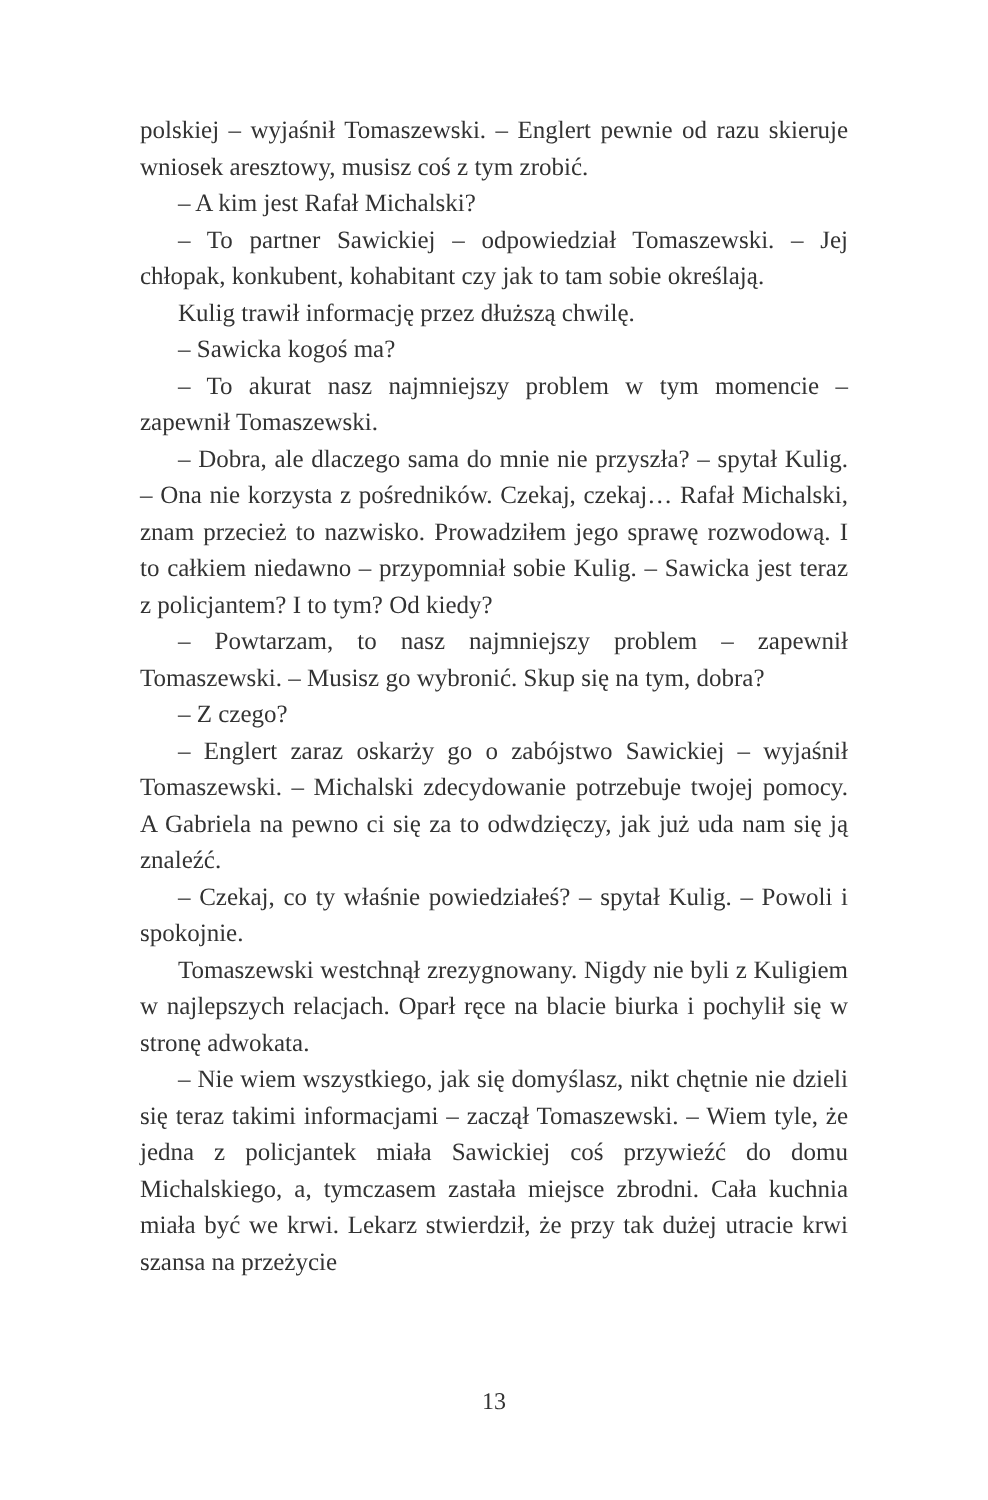polskiej – wyjaśnił Tomaszewski. – Englert pewnie od razu skieruje wniosek aresztowy, musisz coś z tym zrobić.
– A kim jest Rafał Michalski?
– To partner Sawickiej – odpowiedział Tomaszewski. – Jej chłopak, konkubent, kohabitant czy jak to tam sobie określają.
Kulig trawił informację przez dłuższą chwilę.
– Sawicka kogoś ma?
– To akurat nasz najmniejszy problem w tym momencie – zapewnił Tomaszewski.
– Dobra, ale dlaczego sama do mnie nie przyszła? – spytał Kulig. – Ona nie korzysta z pośredników. Czekaj, czekaj… Rafał Michalski, znam przecież to nazwisko. Prowadziłem jego sprawę rozwodową. I to całkiem niedawno – przypomniał sobie Kulig. – Sawicka jest teraz z policjantem? I to tym? Od kiedy?
– Powtarzam, to nasz najmniejszy problem – zapewnił Tomaszewski. – Musisz go wybronić. Skup się na tym, dobra?
– Z czego?
– Englert zaraz oskarży go o zabójstwo Sawickiej – wyjaśnił Tomaszewski. – Michalski zdecydowanie potrzebuje twojej pomocy. A Gabriela na pewno ci się za to odwdzięczy, jak już uda nam się ją znaleźć.
– Czekaj, co ty właśnie powiedziałeś? – spytał Kulig. – Powoli i spokojnie.
Tomaszewski westchnął zrezygnowany. Nigdy nie byli z Kuligiem w najlepszych relacjach. Oparł ręce na blacie biurka i pochylił się w stronę adwokata.
– Nie wiem wszystkiego, jak się domyślasz, nikt chętnie nie dzieli się teraz takimi informacjami – zaczął Tomaszewski. – Wiem tyle, że jedna z policjantek miała Sawickiej coś przywieźć do domu Michalskiego, a, tymczasem zastała miejsce zbrodni. Cała kuchnia miała być we krwi. Lekarz stwierdził, że przy tak dużej utracie krwi szansa na przeżycie
13